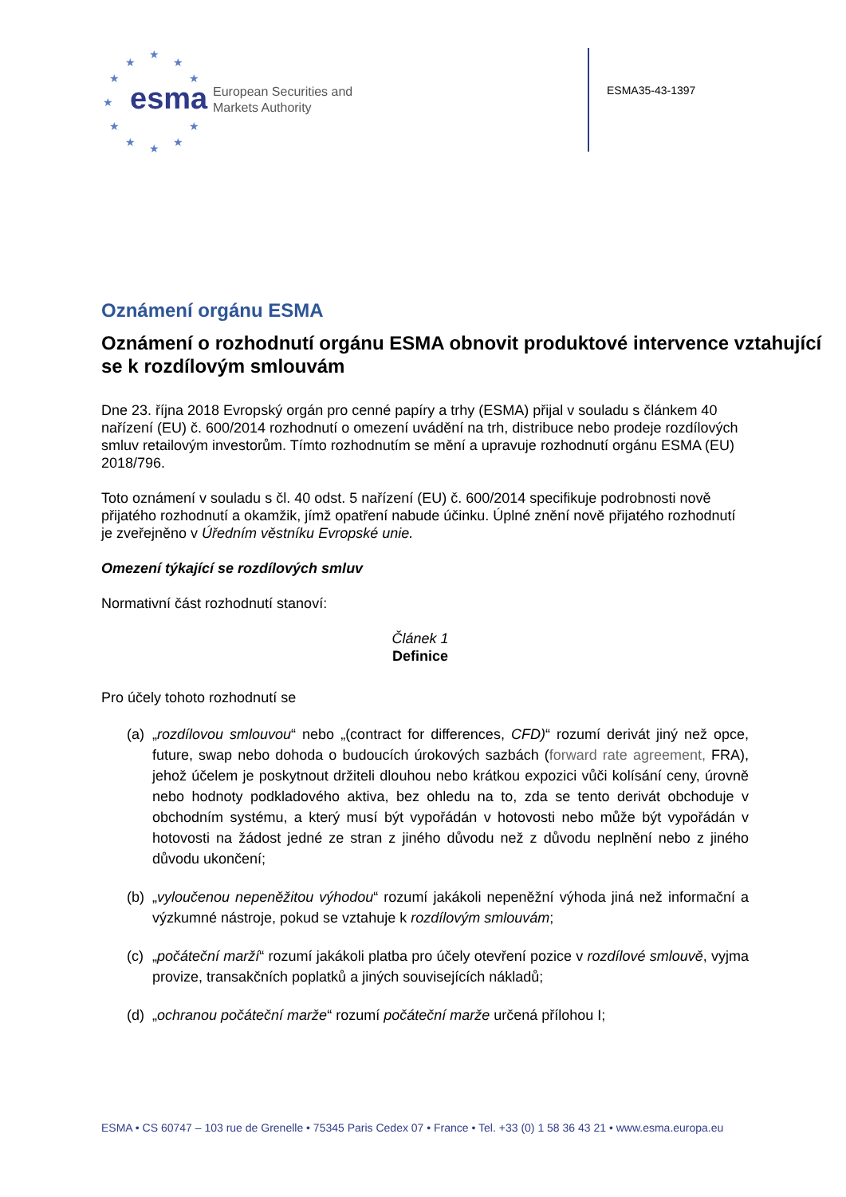★
★ ★
★ ★
★
★ ★
★ ★ ★
esma
European Securities and
Markets Authority
ESMA35-43-1397
Oznámení orgánu ESMA
Oznámení o rozhodnutí orgánu ESMA obnovit produktové intervence vztahující se k rozdílovým smlouvám
Dne 23. října 2018 Evropský orgán pro cenné papíry a trhy (ESMA) přijal v souladu s článkem 40 nařízení (EU) č. 600/2014 rozhodnutí o omezení uvádění na trh, distribuce nebo prodeje rozdílových smluv retailovým investorům. Tímto rozhodnutím se mění a upravuje rozhodnutí orgánu ESMA (EU) 2018/796.
Toto oznámení v souladu s čl. 40 odst. 5 nařízení (EU) č. 600/2014 specifikuje podrobnosti nově přijatého rozhodnutí a okamžik, jímž opatření nabude účinku. Úplné znění nově přijatého rozhodnutí je zveřejněno v Úředním věstníku Evropské unie.
Omezení týkající se rozdílových smluv
Normativní část rozhodnutí stanoví:
Článek 1
Definice
Pro účely tohoto rozhodnutí se
(a) „rozdílovou smlouvou“ nebo „(contract for differences, CFD)“ rozumí derivát jiný než opce, future, swap nebo dohoda o budoucích úrokových sazbách (forward rate agreement, FRA), jehož účelem je poskytnout držiteli dlouhou nebo krátkou expozici vůči kolísání ceny, úrovně nebo hodnoty podkladového aktiva, bez ohledu na to, zda se tento derivát obchoduje v obchodním systému, a který musí být vypořádán v hotovosti nebo může být vypořádán v hotovosti na žádost jedné ze stran z jiného důvodu než z důvodu neplnění nebo z jiného důvodu ukončení;
(b) „vyloučenou nepeněžitou výhodou“ rozumí jakákoli nepeněžní výhoda jiná než informační a výzkumné nástroje, pokud se vztahuje k rozdílovým smlouvám;
(c) „počáteční marží“ rozumí jakákoli platba pro účely otevření pozice v rozdílové smlouvě, vyjma provize, transakčních poplatků a jiných souvisejících nákladů;
(d) „ochranou počáteční marže“ rozumí počáteční marže určená přílohou I;
ESMA • CS 60747 – 103 rue de Grenelle • 75345 Paris Cedex 07 • France • Tel. +33 (0) 1 58 36 43 21 • www.esma.europa.eu